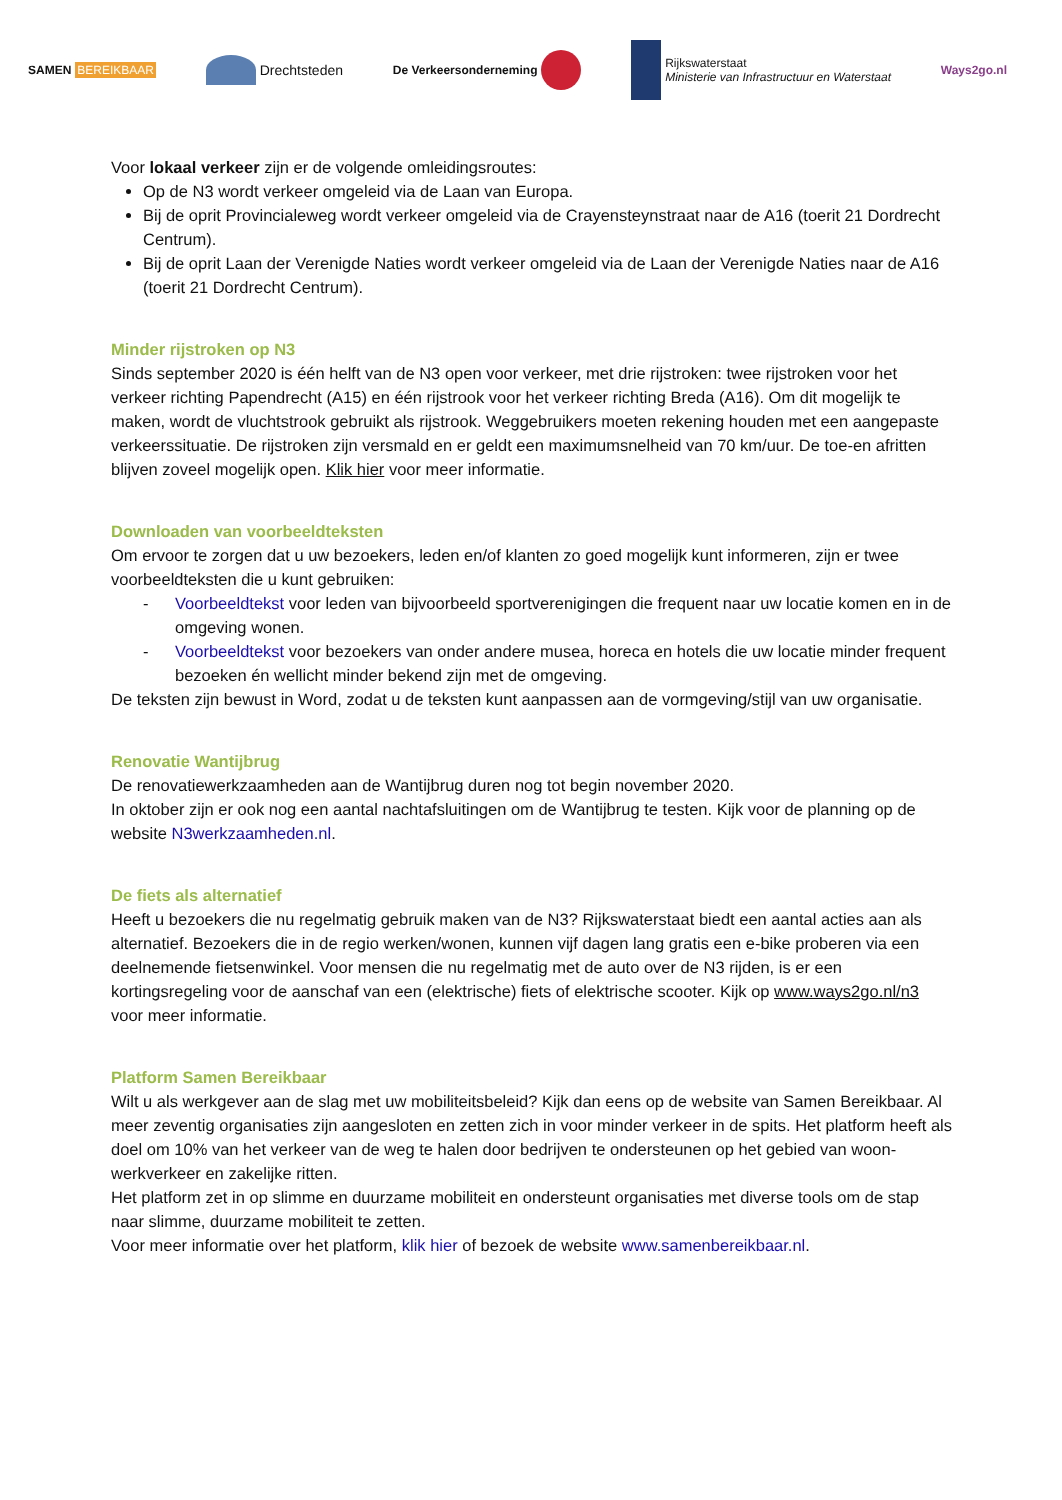SAMEN BEREIKBAAR
Drechtsteden
De Verkeersonderneming
Rijkswaterstaat
Ministerie van Infrastructuur en Waterstaat
Ways2go.nl
Voor lokaal verkeer zijn er de volgende omleidingsroutes:
Op de N3 wordt verkeer omgeleid via de Laan van Europa.
Bij de oprit Provincialeweg wordt verkeer omgeleid via de Crayensteynstraat naar de A16 (toerit 21 Dordrecht Centrum).
Bij de oprit Laan der Verenigde Naties wordt verkeer omgeleid via de Laan der Verenigde Naties naar de A16 (toerit 21 Dordrecht Centrum).
Minder rijstroken op N3
Sinds september 2020 is één helft van de N3 open voor verkeer, met drie rijstroken: twee rijstroken voor het verkeer richting Papendrecht (A15) en één rijstrook voor het verkeer richting Breda (A16). Om dit mogelijk te maken, wordt de vluchtstrook gebruikt als rijstrook. Weggebruikers moeten rekening houden met een aangepaste verkeerssituatie. De rijstroken zijn versmald en er geldt een maximumsnelheid van 70 km/uur. De toe-en afritten blijven zoveel mogelijk open. Klik hier voor meer informatie.
Downloaden van voorbeeldteksten
Om ervoor te zorgen dat u uw bezoekers, leden en/of klanten zo goed mogelijk kunt informeren, zijn er twee voorbeeldteksten die u kunt gebruiken:
- Voorbeeldtekst voor leden van bijvoorbeeld sportverenigingen die frequent naar uw locatie komen en in de omgeving wonen.
- Voorbeeldtekst voor bezoekers van onder andere musea, horeca en hotels die uw locatie minder frequent bezoeken én wellicht minder bekend zijn met de omgeving.
De teksten zijn bewust in Word, zodat u de teksten kunt aanpassen aan de vormgeving/stijl van uw organisatie.
Renovatie Wantijbrug
De renovatiewerkzaamheden aan de Wantijbrug duren nog tot begin november 2020.
In oktober zijn er ook nog een aantal nachtafsluitingen om de Wantijbrug te testen. Kijk voor de planning op de website N3werkzaamheden.nl.
De fiets als alternatief
Heeft u bezoekers die nu regelmatig gebruik maken van de N3? Rijkswaterstaat biedt een aantal acties aan als alternatief. Bezoekers die in de regio werken/wonen, kunnen vijf dagen lang gratis een e-bike proberen via een deelnemende fietsenwinkel. Voor mensen die nu regelmatig met de auto over de N3 rijden, is er een kortingsregeling voor de aanschaf van een (elektrische) fiets of elektrische scooter. Kijk op www.ways2go.nl/n3 voor meer informatie.
Platform Samen Bereikbaar
Wilt u als werkgever aan de slag met uw mobiliteitsbeleid? Kijk dan eens op de website van Samen Bereikbaar. Al meer zeventig organisaties zijn aangesloten en zetten zich in voor minder verkeer in de spits. Het platform heeft als doel om 10% van het verkeer van de weg te halen door bedrijven te ondersteunen op het gebied van woon-werkverkeer en zakelijke ritten.
Het platform zet in op slimme en duurzame mobiliteit en ondersteunt organisaties met diverse tools om de stap naar slimme, duurzame mobiliteit te zetten.
Voor meer informatie over het platform, klik hier of bezoek de website www.samenbereikbaar.nl.